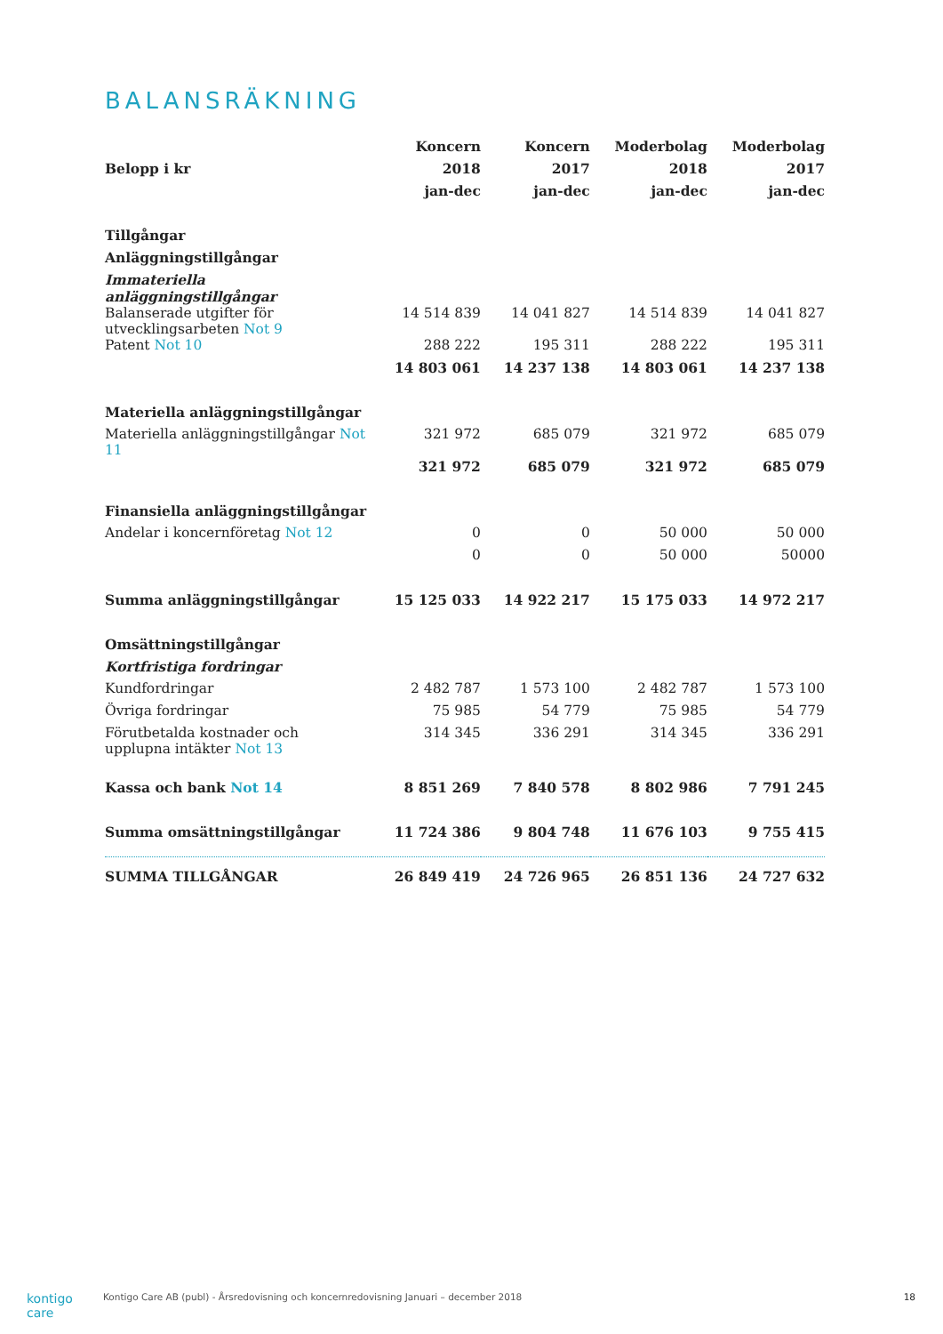BALANSRÄKNING
| | Koncern | Koncern | Moderbolag | Moderbolag |
| --- | --- | --- | --- | --- |
| Belopp i kr | 2018 | 2017 | 2018 | 2017 |
| | jan-dec | jan-dec | jan-dec | jan-dec |
| Tillgångar | | | | |
| Anläggningstillgångar | | | | |
| Immateriella anläggningstillgångar | | | | |
| Balanserade utgifter för utvecklingsarbeten Not 9 | 14 514 839 | 14 041 827 | 14 514 839 | 14 041 827 |
| Patent Not 10 | 288 222 | 195 311 | 288 222 | 195 311 |
| | 14 803 061 | 14 237 138 | 14 803 061 | 14 237 138 |
| Materiella anläggningstillgångar | | | | |
| Materiella anläggningstillgångar Not 11 | 321 972 | 685 079 | 321 972 | 685 079 |
| | 321 972 | 685 079 | 321 972 | 685 079 |
| Finansiella anläggningstillgångar | | | | |
| Andelar i koncernföretag Not 12 | 0 | 0 | 50 000 | 50 000 |
| | 0 | 0 | 50 000 | 50000 |
| Summa anläggningstillgångar | 15 125 033 | 14 922 217 | 15 175 033 | 14 972 217 |
| Omsättningstillgångar | | | | |
| Kortfristiga fordringar | | | | |
| Kundfordringar | 2 482 787 | 1 573 100 | 2 482 787 | 1 573 100 |
| Övriga fordringar | 75 985 | 54 779 | 75 985 | 54 779 |
| Förutbetalda kostnader och upplupna intäkter Not 13 | 314 345 | 336 291 | 314 345 | 336 291 |
| Kassa och bank Not 14 | 8 851 269 | 7 840 578 | 8 802 986 | 7 791 245 |
| Summa omsättningstillgångar | 11 724 386 | 9 804 748 | 11 676 103 | 9 755 415 |
| SUMMA TILLGÅNGAR | 26 849 419 | 24 726 965 | 26 851 136 | 24 727 632 |
kontigo care Kontigo Care AB (publ) - Årsredovisning och koncernredovisning Januari – december 2018 18